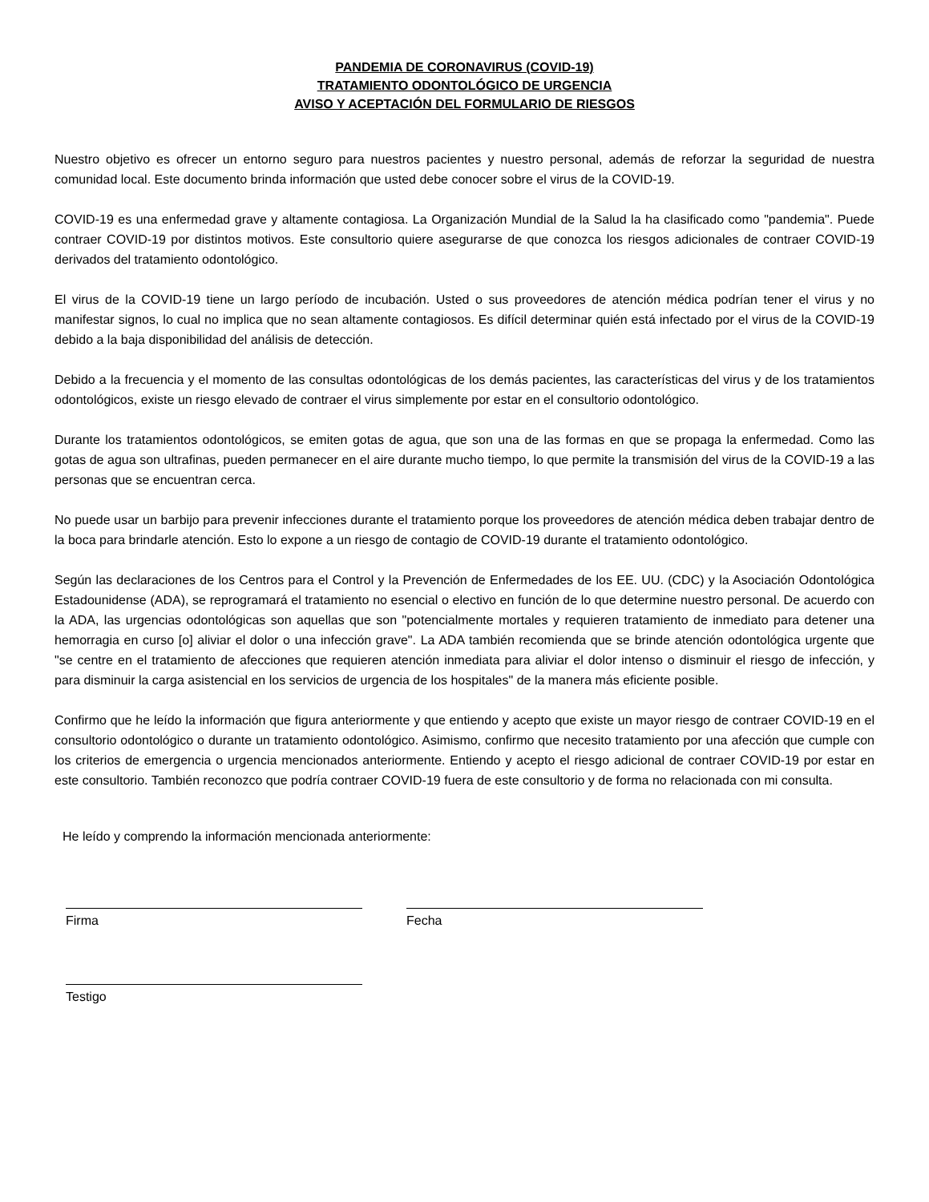PANDEMIA DE CORONAVIRUS (COVID-19)
TRATAMIENTO ODONTOLÓGICO DE URGENCIA
AVISO Y ACEPTACIÓN DEL FORMULARIO DE RIESGOS
Nuestro objetivo es ofrecer un entorno seguro para nuestros pacientes y nuestro personal, además de reforzar la seguridad de nuestra comunidad local. Este documento brinda información que usted debe conocer sobre el virus de la COVID-19.
COVID-19 es una enfermedad grave y altamente contagiosa. La Organización Mundial de la Salud la ha clasificado como "pandemia". Puede contraer COVID-19 por distintos motivos. Este consultorio quiere asegurarse de que conozca los riesgos adicionales de contraer COVID-19 derivados del tratamiento odontológico.
El virus de la COVID-19 tiene un largo período de incubación. Usted o sus proveedores de atención médica podrían tener el virus y no manifestar signos, lo cual no implica que no sean altamente contagiosos. Es difícil determinar quién está infectado por el virus de la COVID-19 debido a la baja disponibilidad del análisis de detección.
Debido a la frecuencia y el momento de las consultas odontológicas de los demás pacientes, las características del virus y de los tratamientos odontológicos, existe un riesgo elevado de contraer el virus simplemente por estar en el consultorio odontológico.
Durante los tratamientos odontológicos, se emiten gotas de agua, que son una de las formas en que se propaga la enfermedad. Como las gotas de agua son ultrafinas, pueden permanecer en el aire durante mucho tiempo, lo que permite la transmisión del virus de la COVID-19 a las personas que se encuentran cerca.
No puede usar un barbijo para prevenir infecciones durante el tratamiento porque los proveedores de atención médica deben trabajar dentro de la boca para brindarle atención. Esto lo expone a un riesgo de contagio de COVID-19 durante el tratamiento odontológico.
Según las declaraciones de los Centros para el Control y la Prevención de Enfermedades de los EE. UU. (CDC) y la Asociación Odontológica Estadounidense (ADA), se reprogramará el tratamiento no esencial o electivo en función de lo que determine nuestro personal. De acuerdo con la ADA, las urgencias odontológicas son aquellas que son "potencialmente mortales y requieren tratamiento de inmediato para detener una hemorragia en curso [o] aliviar el dolor o una infección grave". La ADA también recomienda que se brinde atención odontológica urgente que "se centre en el tratamiento de afecciones que requieren atención inmediata para aliviar el dolor intenso o disminuir el riesgo de infección, y para disminuir la carga asistencial en los servicios de urgencia de los hospitales" de la manera más eficiente posible.
Confirmo que he leído la información que figura anteriormente y que entiendo y acepto que existe un mayor riesgo de contraer COVID-19 en el consultorio odontológico o durante un tratamiento odontológico. Asimismo, confirmo que necesito tratamiento por una afección que cumple con los criterios de emergencia o urgencia mencionados anteriormente. Entiendo y acepto el riesgo adicional de contraer COVID-19 por estar en este consultorio. También reconozco que podría contraer COVID-19 fuera de este consultorio y de forma no relacionada con mi consulta.
He leído y comprendo la información mencionada anteriormente:
Firma Fecha
Testigo